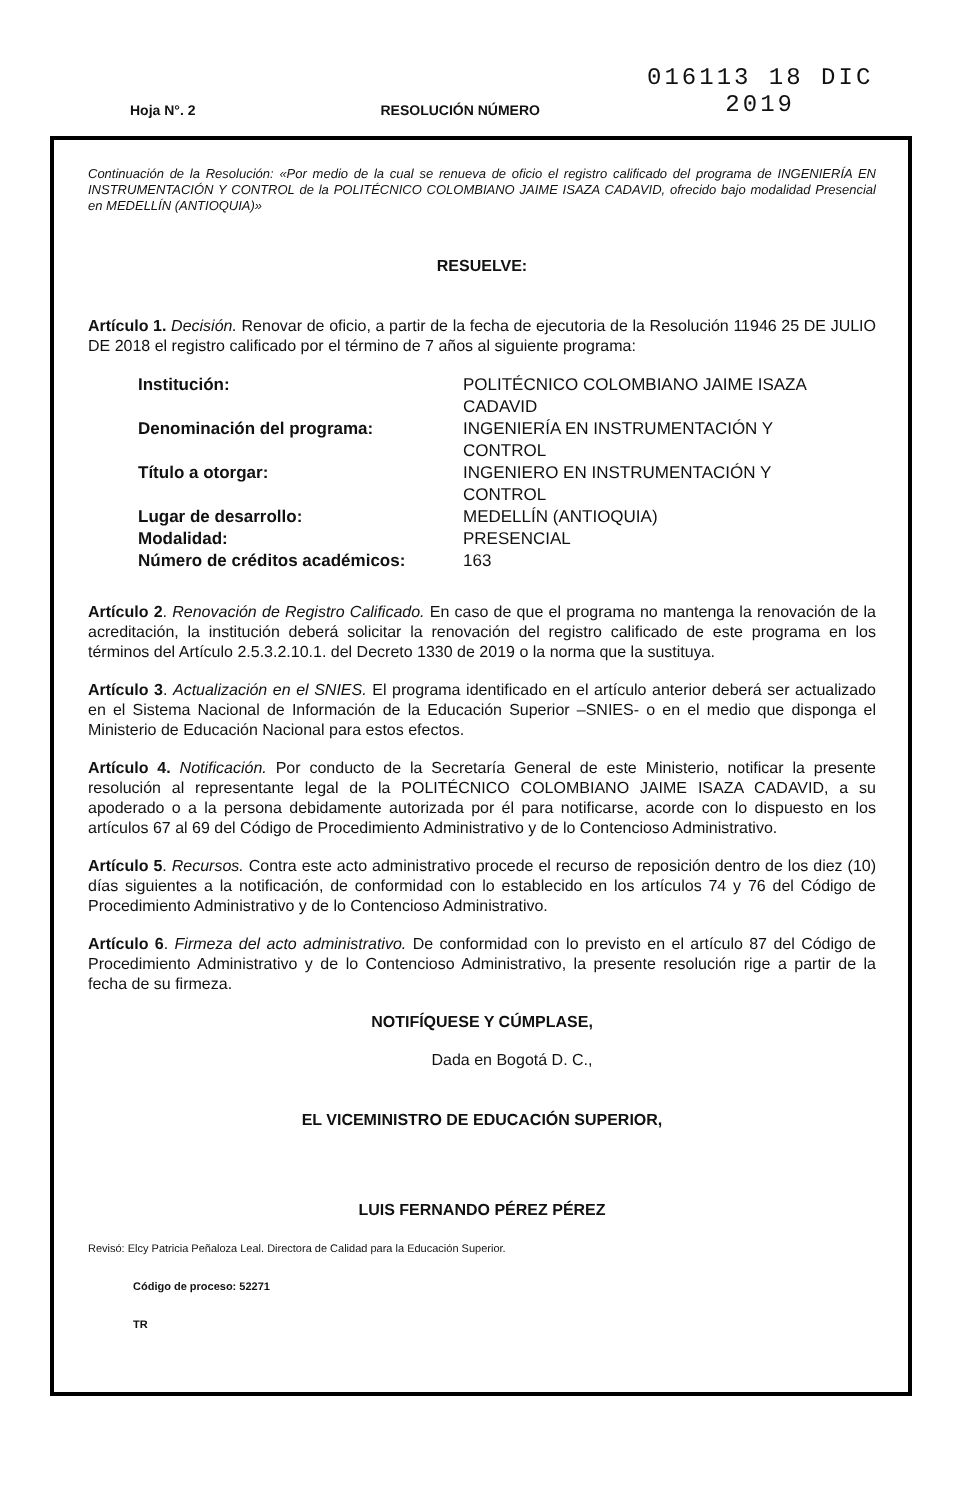Hoja N°. 2
RESOLUCIÓN NÚMERO
016113 18 DIC 2019
Continuación de la Resolución: «Por medio de la cual se renueva de oficio el registro calificado del programa de INGENIERÍA EN INSTRUMENTACIÓN Y CONTROL de la POLITÉCNICO COLOMBIANO JAIME ISAZA CADAVID, ofrecido bajo modalidad Presencial en MEDELLÍN (ANTIOQUIA)»
RESUELVE:
Artículo 1. Decisión. Renovar de oficio, a partir de la fecha de ejecutoria de la Resolución 11946 25 DE JULIO DE 2018 el registro calificado por el término de 7 años al siguiente programa:
| Institución: | POLITÉCNICO COLOMBIANO JAIME ISAZA CADAVID |
| Denominación del programa: | INGENIERÍA EN INSTRUMENTACIÓN Y CONTROL |
| Título a otorgar: | INGENIERO EN INSTRUMENTACIÓN Y CONTROL |
| Lugar de desarrollo: | MEDELLÍN (ANTIOQUIA) |
| Modalidad: | PRESENCIAL |
| Número de créditos académicos: | 163 |
Artículo 2. Renovación de Registro Calificado. En caso de que el programa no mantenga la renovación de la acreditación, la institución deberá solicitar la renovación del registro calificado de este programa en los términos del Artículo 2.5.3.2.10.1. del Decreto 1330 de 2019 o la norma que la sustituya.
Artículo 3. Actualización en el SNIES. El programa identificado en el artículo anterior deberá ser actualizado en el Sistema Nacional de Información de la Educación Superior –SNIES- o en el medio que disponga el Ministerio de Educación Nacional para estos efectos.
Artículo 4. Notificación. Por conducto de la Secretaría General de este Ministerio, notificar la presente resolución al representante legal de la POLITÉCNICO COLOMBIANO JAIME ISAZA CADAVID, a su apoderado o a la persona debidamente autorizada por él para notificarse, acorde con lo dispuesto en los artículos 67 al 69 del Código de Procedimiento Administrativo y de lo Contencioso Administrativo.
Artículo 5. Recursos. Contra este acto administrativo procede el recurso de reposición dentro de los diez (10) días siguientes a la notificación, de conformidad con lo establecido en los artículos 74 y 76 del Código de Procedimiento Administrativo y de lo Contencioso Administrativo.
Artículo 6. Firmeza del acto administrativo. De conformidad con lo previsto en el artículo 87 del Código de Procedimiento Administrativo y de lo Contencioso Administrativo, la presente resolución rige a partir de la fecha de su firmeza.
NOTIFÍQUESE Y CÚMPLASE,
Dada en Bogotá D. C.,
EL VICEMINISTRO DE EDUCACIÓN SUPERIOR,
LUIS FERNANDO PÉREZ PÉREZ
Revisó: Elcy Patricia Peñaloza Leal. Directora de Calidad para la Educación Superior.
Código de proceso: 52271
TR